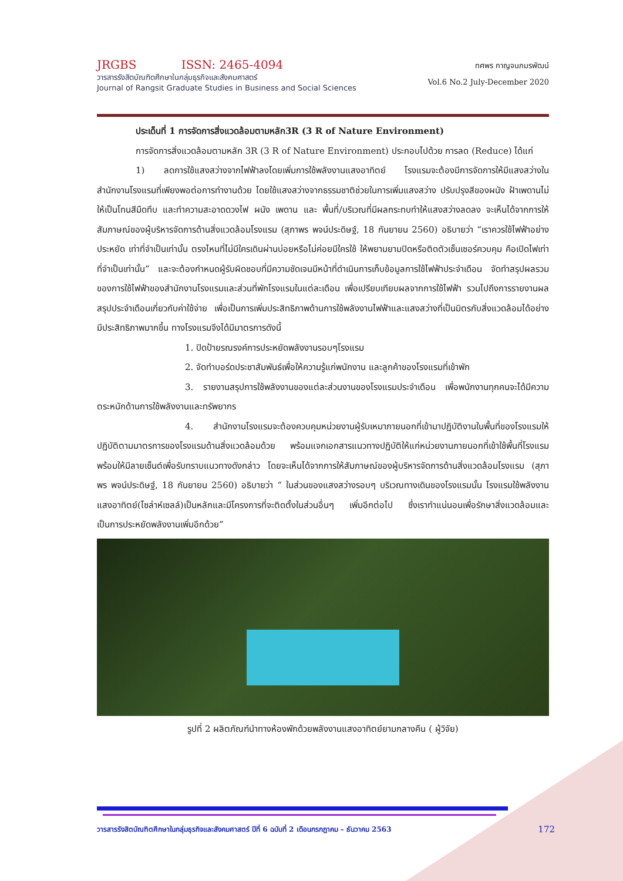JRGBS ISSN: 2465-4094
วารสารรังสิตบัณฑิตศึกษาในกลุ่มธุรกิจและสังคมศาสตร์
Journal of Rangsit Graduate Studies in Business and Social Sciences
ทศพร กาญจนภมรพัฒน์
Vol.6 No.2 July-December 2020
ประเด็นที่ 1 การจัดการสิ่งแวดล้อมตามหลัก3R (3 R of Nature Environment)
การจัดการสิ่งแวดล้อมตามหลัก 3R (3 R of Nature Environment) ประกอบไปด้วย การลด (Reduce) ได้แก่
1) ลดการใช้แสงสว่างจากไฟฟ้าลงโดยเพิ่มการใช้พลังงานแสงอาทิตย์ โรงแรมจะต้องมีการจัดการให้มีแสงสว่างในสำนักงานโรงแรมที่เพียงพอต่อการทำงานด้วย โดยใช้แสงสว่างจากธรรมชาติช่วยในการเพิ่มแสงสว่าง ปรับปรุงสีของผนัง ฝ้าเพดานไม่ให้เป็นโทนสีมืดทึบ และทำความสะอาดดวงไฟ ผนัง เพดาน และ พื้นที่/บริเวณที่มีผลกระทบทำให้แสงสว่างลดลง จะเห็นได้จากการให้สัมภาษณ์ของผู้บริหารจัดการด้านสิ่งแวดล้อมโรงแรม (สุภาพร พจน์ประดิษฐ์, 18 กันยายน 2560) อธิบายว่า “เราควรใช้ไฟฟ้าอย่างประหยัด เท่าที่จำเป็นเท่านั้น ตรงไหนที่ไม่มีใครเดินผ่านบ่อยหรือไม่ค่อยมีใครใช้ ให้พยามยามปิดหรือติดตัวเซ็นเซอร์ควบคุม คือเปิดไฟเท่าที่จำเป็นเท่านั้น” และจะต้องกำหนดผู้รับผิดชอบที่มีความชัดเจนมีหน้าที่ดำเนินการเก็บข้อมูลการใช้ไฟฟ้าประจำเดือน จัดทำสรุปผลรวมของการใช้ไฟฟ้าของสำนักงานโรงแรมและส่วนที่พักโรงแรมในแต่ละเดือน เพื่อเปรียบเทียบผลจากการใช้ไฟฟ้า รวมไปถึงการรายงานผลสรุปประจำเดือนเกี่ยวกับค่าใช้จ่าย เพื่อเป็นการเพิ่มประสิทธิภาพด้านการใช้พลังงานไฟฟ้าและแสงสว่างที่เป็นมิตรกับสิ่งแวดล้อมได้อย่างมีประสิทธิภาพมากขึ้น ทางโรงแรมจึงได้มีมาตรการดังนี้
1. ปิดป้ายรณรงค์การประหยัดพลังงานรอบๆโรงแรม
2. จัดทำบอร์ดประชาสัมพันธ์เพื่อให้ความรู้แก่พนักงาน และลูกค้าของโรงแรมที่เข้าพัก
3. รายงานสรุปการใช้พลังงานของแต่ละส่วนงานของโรงแรมประจำเดือน เพื่อพนักงานทุกคนจะได้มีความตระหนักด้านการใช้พลังงานและทรัพยากร
4. สำนักงานโรงแรมจะต้องควบคุมหน่วยงานผู้รับเหมาภายนอกที่เข้ามาปฏิบัติงานในพื้นที่ของโรงแรมให้ปฏิบัติตามมาตรการของโรงแรมด้านสิ่งแวดล้อมด้วย พร้อมแจกเอกสารแนวทางปฏิบัติให้แก่หน่วยงานภายนอกที่เข้าใช้พื้นที่โรงแรม พร้อมให้มีลายเซ็นต์เพื่อรับทราบแนวทางดังกล่าว โดยจะเห็นได้จากการให้สัมภาษณ์ของผู้บริหารจัดการด้านสิ่งแวดล้อมโรงแรม (สุภาพร พจน์ประดิษฐ์, 18 กันยายน 2560) อธิบายว่า “ ในส่วนของแสงสว่างรอบๆ บริเวณทางเดินของโรงแรมนั้น โรงแรมใช้พลังงานแสงอาทิตย์(โซล่าห์เซลล์)เป็นหลักและมีโครงการที่จะติดตั้งในส่วนอื่นๆ เพิ่มอีกต่อไป ซึ่งเราทำแน่นอนเพื่อรักษาสิ่งแวดล้อมและเป็นการประหยัดพลังงานเพิ่มอีกด้วย”
รูปที่ 2 ผลิตภัณฑ์นำทางห้องพักด้วยพลังงานแสงอาทิตย์ยามกลางคืน ( ผู้วิจัย)
วารสารรังสิตบัณฑิตศึกษาในกลุ่มธุรกิจและสังคมศาสตร์ ปีที่ 6 ฉบับที่ 2 เดือนกรกฎาคม – ธันวาคม 2563 172